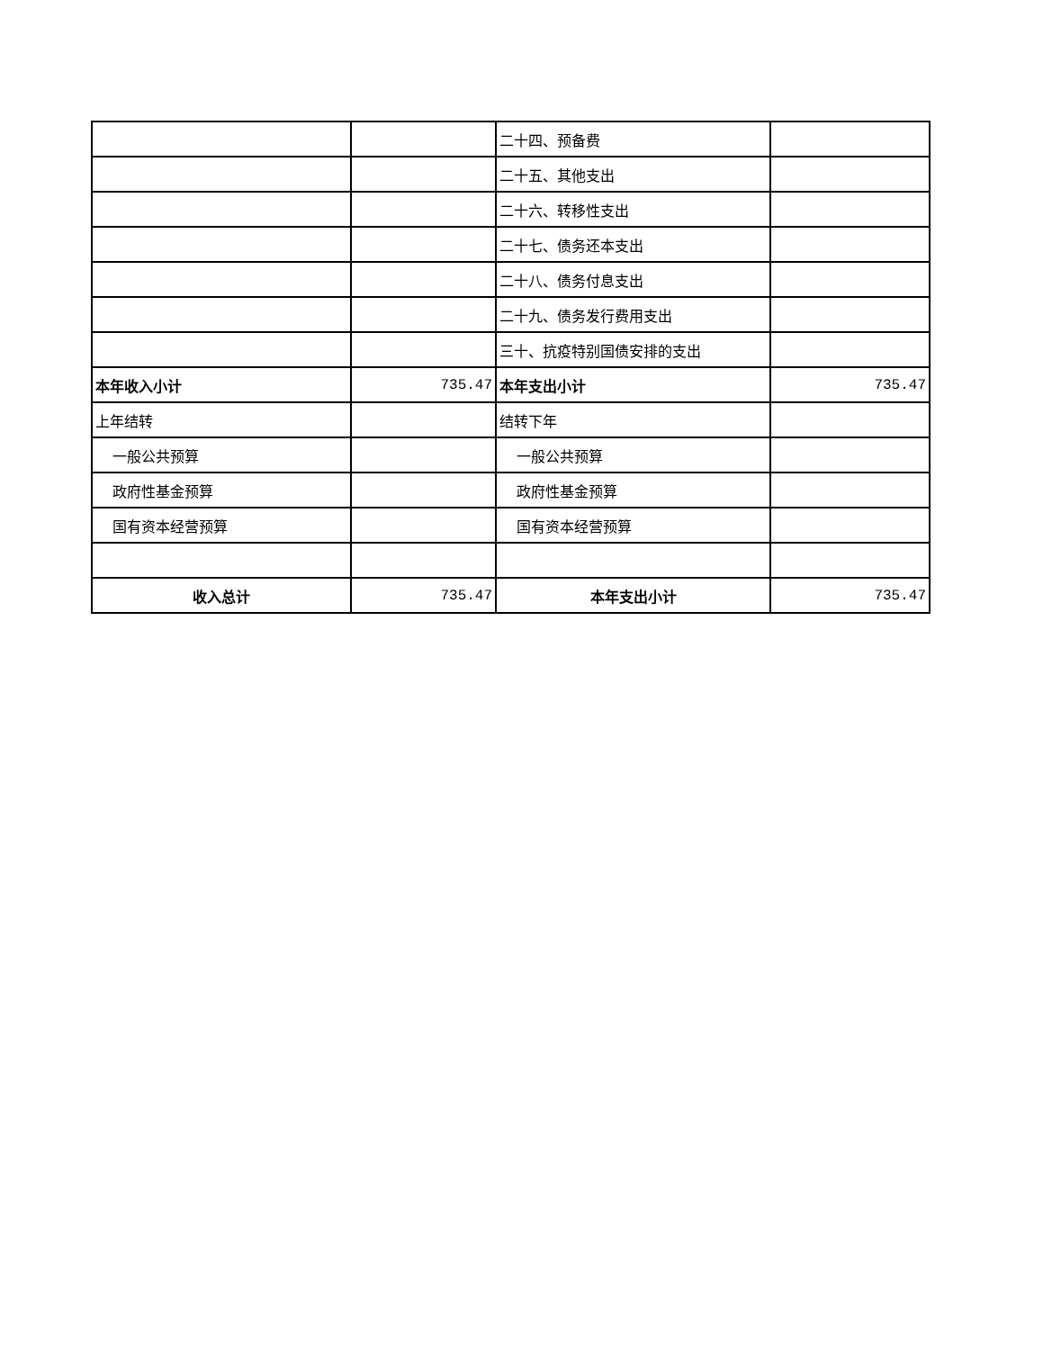| | | 二十四、预备费 | |
| | | 二十五、其他支出 | |
| | | 二十六、转移性支出 | |
| | | 二十七、债务还本支出 | |
| | | 二十八、债务付息支出 | |
| | | 二十九、债务发行费用支出 | |
| | | 三十、抗疫特别国债安排的支出 | |
| 本年收入小计 | 735.47 | 本年支出小计 | 735.47 |
| 上年结转 | | 结转下年 | |
| 一般公共预算 | | 一般公共预算 | |
| 政府性基金预算 | | 政府性基金预算 | |
| 国有资本经营预算 | | 国有资本经营预算 | |
| 收入总计 | 735.47 | 本年支出小计 | 735.47 |